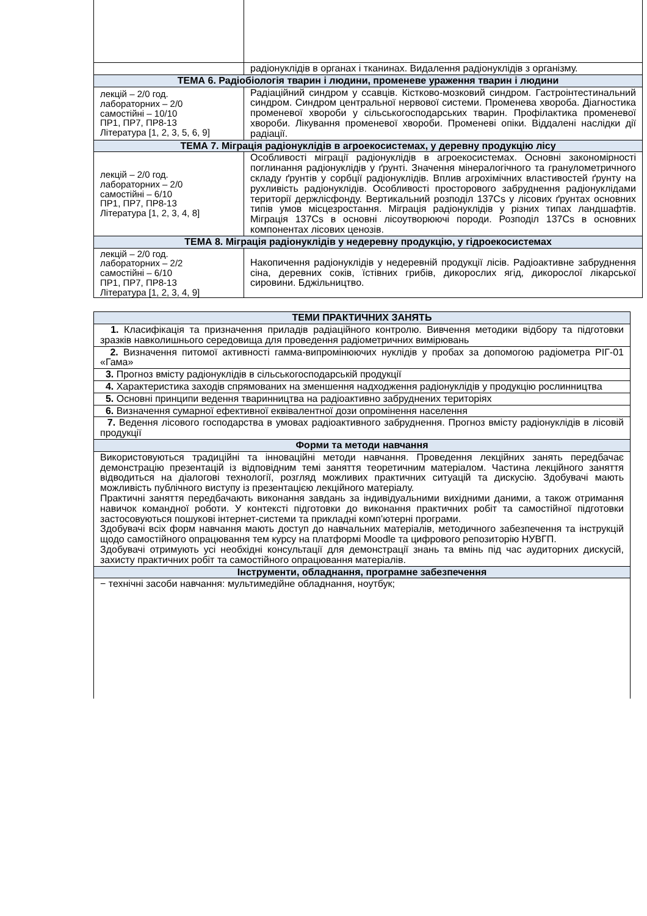| | радіонуклідів в органах і тканинах. Видалення радіонуклідів з організму. |
| ТЕМА 6. Радіобіологія тварин і людини, променеве ураження тварин і людини | |
| лекцій – 2/0 год. лабораторних – 2/0 самостійні – 10/10 ПР1, ПР7, ПР8-13 Література [1, 2, 3, 5, 6, 9] | Радіаційний синдром у ссавців. Кістково-мозковий синдром. Гастроінтестинальний синдром. Синдром центральної нервової системи. Променева хвороба. Діагностика променевої хвороби у сільськогосподарських тварин. Профілактика променевої хвороби. Лікування променевої хвороби. Променеві опіки. Віддалені наслідки дії радіації. |
| ТЕМА 7. Міграція радіонуклідів в агроекосистемах, у деревну продукцію лісу | |
| лекцій – 2/0 год. лабораторних – 2/0 самостійні – 6/10 ПР1, ПР7, ПР8-13 Література [1, 2, 3, 4, 8] | Особливості міграції радіонуклідів в агроекосистемах. Основні закономірності поглинання радіонуклідів у ґрунті. Значення мінералогічного та гранулометричного складу ґрунтів у сорбції радіонуклідів. Вплив агрохімічних властивостей ґрунту на рухливість радіонуклідів. Особливості просторового забруднення радіонуклідами території держлісфонду. Вертикальний розподіл 137Cs у лісових ґрунтах основних типів умов місцезростання. Міграція радіонуклідів у різних типах ландшафтів. Міграція 137Cs в основні лісоутворюючі породи. Розподіл 137Cs в основних компонентах лісових ценозів. |
| ТЕМА 8. Міграція радіонуклідів у недеревну продукцію, у гідроекосистемах | |
| лекцій – 2/0 год. лабораторних – 2/2 самостійні – 6/10 ПР1, ПР7, ПР8-13 Література [1, 2, 3, 4, 9] | Накопичення радіонуклідів у недеревній продукції лісів. Радіоактивне забруднення сіна, деревних соків, їстівних грибів, дикорослих ягід, дикорослої лікарської сировини. Бджільництво. |
| ТЕМИ ПРАКТИЧНИХ ЗАНЯТЬ |
| --- |
| 1. Класифікація та призначення приладів радіаційного контролю. Вивчення методики відбору та підготовки зразків навколишнього середовища для проведення радіометричних вимірювань |
| 2. Визначення питомої активності гамма-випромінюючих нуклідів у пробах за допомогою радіометра РІГ-01 «Гама» |
| 3. Прогноз вмісту радіонуклідів в сільськогосподарській продукції |
| 4. Характеристика заходів спрямованих на зменшення надходження радіонуклідів у продукцію рослинництва |
| 5. Основні принципи ведення тваринництва на радіоактивно забруднених територіях |
| 6. Визначення сумарної ефективної еквівалентної дози опромінення населення |
| 7. Ведення лісового господарства в умовах радіоактивного забруднення. Прогноз вмісту радіонуклідів в лісовій продукції |
| Форми та методи навчання |
| Використовуються традиційні та інноваційні методи навчання. Проведення лекційних занять передбачає демонстрацію презентацій із відповідним темі заняття теоретичним матеріалом. Частина лекційного заняття відводиться на діалогові технології, розгляд можливих практичних ситуацій та дискусію. Здобувачі мають можливість публічного виступу із презентацією лекційного матеріалу. Практичні заняття передбачають виконання завдань за індивідуальними вихідними даними, а також отримання навичок командної роботи. У контексті підготовки до виконання практичних робіт та самостійної підготовки застосовуються пошукові інтернет-системи та прикладні комп’ютерні програми. Здобувачі всіх форм навчання мають доступ до навчальних матеріалів, методичного забезпечення та інструкцій щодо самостійного опрацювання тем курсу на платформі Moodle та цифрового репозиторію НУВГП. Здобувачі отримують усі необхідні консультації для демонстрації знань та вмінь під час аудиторних дискусій, захисту практичних робіт та самостійного опрацювання матеріалів. |
| Інструменти, обладнання, програмне забезпечення |
| − технічні засоби навчання: мультимедійне обладнання, ноутбук; |